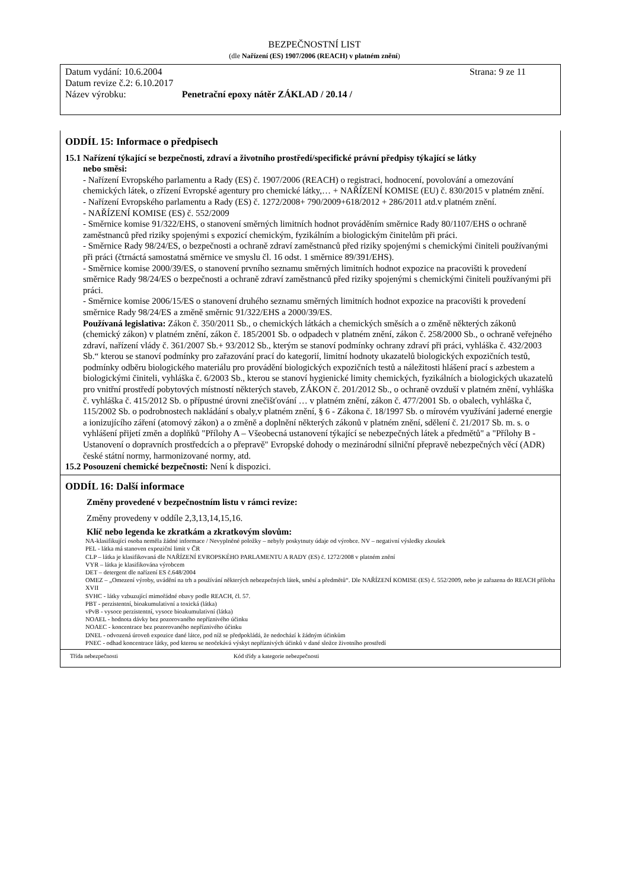BEZPEČNOSTNÍ LIST
(dle Nařízení (ES) 1907/2006 (REACH) v platném znění)
Datum vydání: 10.6.2004 Strana: 9 ze 11
Datum revize č.2: 6.10.2017
Název výrobku: Penetrační epoxy nátěr ZÁKLAD / 20.14 /
ODDÍL 15: Informace o předpisech
15.1 Nařízení týkající se bezpečnosti, zdraví a životního prostředí/specifické právní předpisy týkající se látky
nebo směsi:
- Nařízení Evropského parlamentu a Rady (ES) č. 1907/2006 (REACH) o registraci, hodnocení, povolování a omezování chemických látek, o zřízení Evropské agentury pro chemické látky,… + NAŘÍZENÍ KOMISE (EU) č. 830/2015 v platném znění.
- Nařízení Evropského parlamentu a Rady (ES) č. 1272/2008+ 790/2009+618/2012 + 286/2011 atd.v platném znění.
- NAŘÍZENÍ KOMISE (ES) č. 552/2009
- Směrnice komise 91/322/EHS, o stanovení směrných limitních hodnot prováděním směrnice Rady 80/1107/EHS o ochraně zaměstnanců před riziky spojenými s expozicí chemickým, fyzikálním a biologickým činitelům při práci.
- Směrnice Rady 98/24/ES, o bezpečnosti a ochraně zdraví zaměstnanců před riziky spojenými s chemickými činiteli používanými při práci (čtrnáctá samostatná směrnice ve smyslu čl. 16 odst. 1 směrnice 89/391/EHS).
- Směrnice komise 2000/39/ES, o stanovení prvního seznamu směrných limitních hodnot expozice na pracovišti k provedení směrnice Rady 98/24/ES o bezpečnosti a ochraně zdraví zaměstnanců před riziky spojenými s chemickými činiteli používanými při práci.
- Směrnice komise 2006/15/ES o stanovení druhého seznamu směrných limitních hodnot expozice na pracovišti k provedení směrnice Rady 98/24/ES a změně směrnic 91/322/EHS a 2000/39/ES.
Používaná legislativa: Zákon č. 350/2011 Sb., o chemických látkách a chemických směsích a o změně některých zákonů (chemický zákon) v platném znění, zákon č. 185/2001 Sb. o odpadech v platném znění, zákon č. 258/2000 Sb., o ochraně veřejného zdraví, nařízení vlády č. 361/2007 Sb.+ 93/2012 Sb., kterým se stanoví podmínky ochrany zdraví při práci, vyhláška č. 432/2003 Sb.“ kterou se stanoví podmínky pro zařazování prací do kategorií, limitní hodnoty ukazatelů biologických expozičních testů, podmínky odběru biologického materiálu pro provádění biologických expozičních testů a náležitosti hlášení prací s azbestem a biologickými činiteli, vyhláška č. 6/2003 Sb., kterou se stanoví hygienické limity chemických, fyzikálních a biologických ukazatelů pro vnitřní prostředí pobytových místností některých staveb, ZÁKON č. 201/2012 Sb., o ochraně ovzduší v platném znění, vyhláška č. vyhláška č. 415/2012 Sb. o přípustné úrovni znečišťování … v platném znění, zákon č. 477/2001 Sb. o obalech, vyhláška č, 115/2002 Sb. o podrobnostech nakládání s obaly,v platném znění, § 6 - Zákona č. 18/1997 Sb. o mírovém využívání jaderné energie a ionizujícího záření (atomový zákon) a o změně a doplnění některých zákonů v platném znění, sdělení č. 21/2017 Sb. m. s. o vyhlášení přijetí změn a doplňků "Přílohy A – Všeobecná ustanovení týkající se nebezpečných látek a předmětů" a "Přílohy B - Ustanovení o dopravních prostředcích a o přepravě" Evropské dohody o mezinárodní silniční přepravě nebezpečných věcí (ADR) české státní normy, harmonizované normy, atd.
15.2 Posouzení chemické bezpečnosti: Není k dispozici.
ODDÍL 16: Další informace
Změny provedené v bezpečnostním listu v rámci revize:
Změny provedeny v oddíle 2,3,13,14,15,16.
Klíč nebo legenda ke zkratkám a zkratkovým slovům:
NA-klasifikující osoba neměla žádné informace / Nevyplněné položky – nebyly poskytnuty údaje od výrobce. NV – negativní výsledky zkoušek
PEL - látka má stanoven expoziční limit v ČR
CLP – látka je klasifikovaná dle NAŘÍZENÍ EVROPSKÉHO PARLAMENTU A RADY (ES) č. 1272/2008 v platném znění
VYR – látka je klasifikována výrobcem
DET – detergent dle nařízení ES č.648/2004
OMEZ – „Omezení výroby, uvádění na trh a používání některých nebezpečných látek, směsí a předmětů“. Dle NAŘÍZENÍ KOMISE (ES) č. 552/2009, nebo je zařazena do REACH příloha XVII
SVHC - látky vzbuzující mimořádné obavy podle REACH, čl. 57.
PBT - perzistentní, bioakumulativní a toxická (látka)
vPvB - vysoce perzistentní, vysoce bioakumulativní (látka)
NOAEL - hodnota dávky bez pozorovaného nepříznivého účinku
NOAEC - koncentrace bez pozorovaného nepříznivého účinku
DNEL - odvozená úroveň expozice dané látce, pod níž se předpokládá, že nedochází k žádným účinkům
PNEC - odhad koncentrace látky, pod kterou se neočekává výskyt nepříznivých účinků v dané složce životního prostředí
| Třída nebezpečnosti | Kód třídy a kategorie nebezpečnosti |